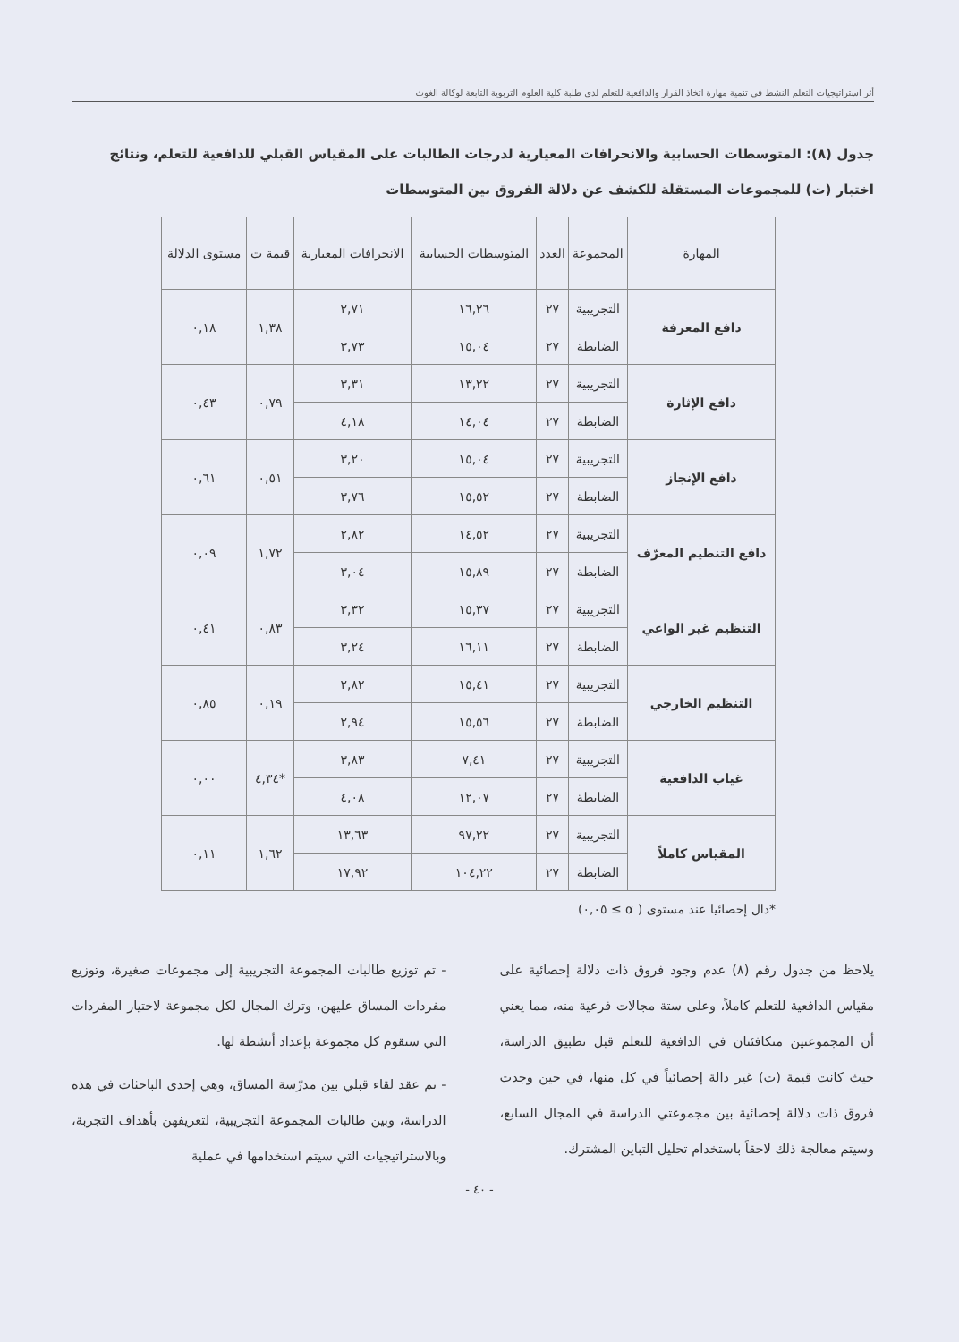أثر استراتيجيات التعلم النشط في تنمية مهارة اتخاذ القرار والدافعية للتعلم لدى طلبة كلية العلوم التربوية التابعة لوكالة الغوث
جدول (٨): المتوسطات الحسابية والانحرافات المعيارية لدرجات الطالبات على المقياس القبلي للدافعية للتعلم، ونتائج اختبار (ت) للمجموعات المستقلة للكشف عن دلالة الفروق بين المتوسطات
| المهارة | المجموعة | العدد | المتوسطات الحسابية | الانحرافات المعيارية | قيمة ت | مستوى الدلالة |
| --- | --- | --- | --- | --- | --- | --- |
| دافع المعرفة | التجريبية | ٢٧ | ١٦,٢٦ | ٢,٧١ | ١,٣٨ | ٠,١٨ |
| | الضابطة | ٢٧ | ١٥,٠٤ | ٣,٧٣ | | |
| دافع الإثارة | التجريبية | ٢٧ | ١٣,٢٢ | ٣,٣١ | ٠,٧٩ | ٠,٤٣ |
| | الضابطة | ٢٧ | ١٤,٠٤ | ٤,١٨ | | |
| دافع الإنجاز | التجريبية | ٢٧ | ١٥,٠٤ | ٣,٢٠ | ٠,٥١ | ٠,٦١ |
| | الضابطة | ٢٧ | ١٥,٥٢ | ٣,٧٦ | | |
| دافع التنظيم المعرّف | التجريبية | ٢٧ | ١٤,٥٢ | ٢,٨٢ | ١,٧٢ | ٠,٠٩ |
| | الضابطة | ٢٧ | ١٥,٨٩ | ٣,٠٤ | | |
| التنظيم غير الواعي | التجريبية | ٢٧ | ١٥,٣٧ | ٣,٣٢ | ٠,٨٣ | ٠,٤١ |
| | الضابطة | ٢٧ | ١٦,١١ | ٣,٢٤ | | |
| التنظيم الخارجي | التجريبية | ٢٧ | ١٥,٤١ | ٢,٨٢ | ٠,١٩ | ٠,٨٥ |
| | الضابطة | ٢٧ | ١٥,٥٦ | ٢,٩٤ | | |
| غياب الدافعية | التجريبية | ٢٧ | ٧,٤١ | ٣,٨٣ | *٤,٣٤ | ٠,٠٠ |
| | الضابطة | ٢٧ | ١٢,٠٧ | ٤,٠٨ | | |
| المقياس كاملاً | التجريبية | ٢٧ | ٩٧,٢٢ | ١٣,٦٣ | ١,٦٢ | ٠,١١ |
| | الضابطة | ٢٧ | ١٠٤,٢٢ | ١٧,٩٢ | | |
*دال إحصائيا عند مستوى ( α ≥ ٠,٠٥)
يلاحظ من جدول رقم (٨) عدم وجود فروق ذات دلالة إحصائية على مقياس الدافعية للتعلم كاملاً، وعلى ستة مجالات فرعية منه، مما يعني أن المجموعتين متكافئتان في الدافعية للتعلم قبل تطبيق الدراسة، حيث كانت قيمة (ت) غير دالة إحصائياً في كل منها، في حين وجدت فروق ذات دلالة إحصائية بين مجموعتي الدراسة في المجال السابع، وسيتم معالجة ذلك لاحقاً باستخدام تحليل التباين المشترك.
- تم توزيع طالبات المجموعة التجريبية إلى مجموعات صغيرة، وتوزيع مفردات المساق عليهن، وترك المجال لكل مجموعة لاختيار المفردات التي ستقوم كل مجموعة بإعداد أنشطة لها.
- تم عقد لقاء قبلي بين مدرّسة المساق، وهي إحدى الباحثات في هذه الدراسة، وبين طالبات المجموعة التجريبية، لتعريفهن بأهداف التجربة، وبالاستراتيجيات التي سيتم استخدامها في عملية
- ٤٠ -